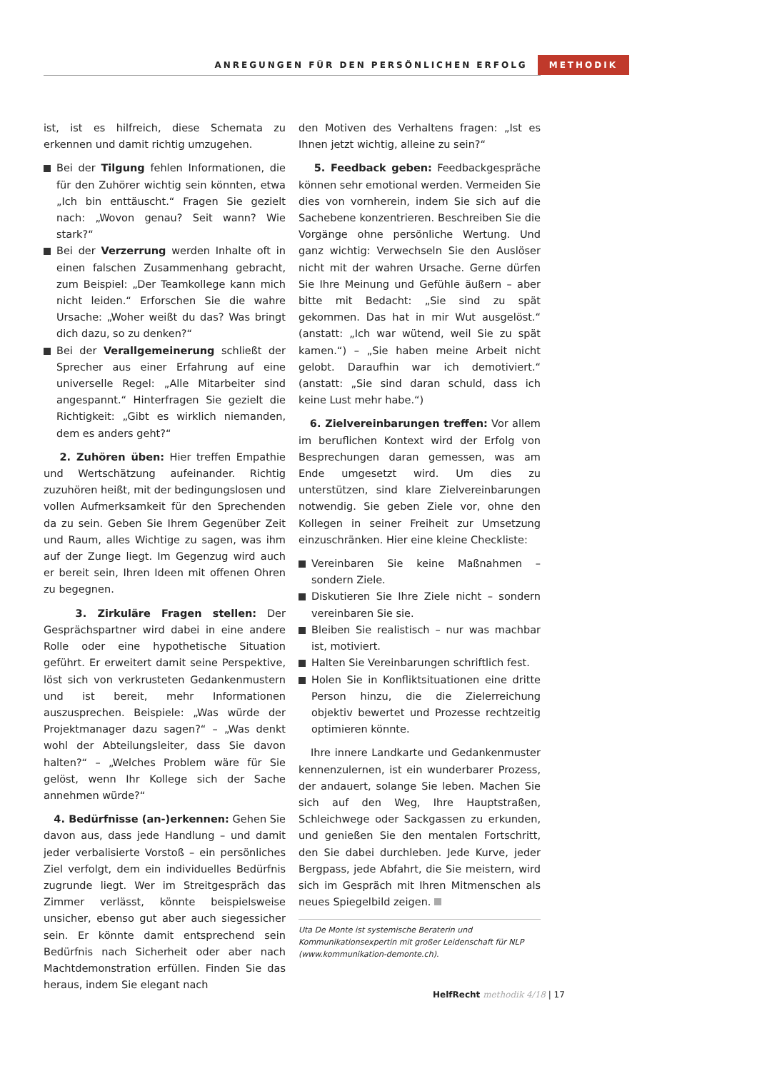ANREGUNGEN FÜR DEN PERSÖNLICHEN ERFOLG METHODIK
ist, ist es hilfreich, diese Schemata zu erkennen und damit richtig umzugehen.
Bei der Tilgung fehlen Informationen, die für den Zuhörer wichtig sein könnten, etwa „Ich bin enttäuscht.“ Fragen Sie gezielt nach: „Wovon genau? Seit wann? Wie stark?“
Bei der Verzerrung werden Inhalte oft in einen falschen Zusammenhang gebracht, zum Beispiel: „Der Teamkollege kann mich nicht leiden.“ Erforschen Sie die wahre Ursache: „Woher weißt du das? Was bringt dich dazu, so zu denken?“
Bei der Verallgemeinerung schließt der Sprecher aus einer Erfahrung auf eine universelle Regel: „Alle Mitarbeiter sind angespannt.“ Hinterfragen Sie gezielt die Richtigkeit: „Gibt es wirklich niemanden, dem es anders geht?“
2. Zuhören üben: Hier treffen Empathie und Wertschätzung aufeinander. Richtig zuzuhören heißt, mit der bedingungslosen und vollen Aufmerksamkeit für den Sprechenden da zu sein. Geben Sie Ihrem Gegenüber Zeit und Raum, alles Wichtige zu sagen, was ihm auf der Zunge liegt. Im Gegenzug wird auch er bereit sein, Ihren Ideen mit offenen Ohren zu begegnen.
3. Zirkuläre Fragen stellen: Der Gesprächspartner wird dabei in eine andere Rolle oder eine hypothetische Situation geführt. Er erweitert damit seine Perspektive, löst sich von verkrusteten Gedankenmustern und ist bereit, mehr Informationen auszusprechen. Beispiele: „Was würde der Projektmanager dazu sagen?“ – „Was denkt wohl der Abteilungsleiter, dass Sie davon halten?“ – „Welches Problem wäre für Sie gelöst, wenn Ihr Kollege sich der Sache annehmen würde?“
4. Bedürfnisse (an-)erkennen: Gehen Sie davon aus, dass jede Handlung – und damit jeder verbalisierte Vorstoß – ein persönliches Ziel verfolgt, dem ein individuelles Bedürfnis zugrunde liegt. Wer im Streitgespräch das Zimmer verlässt, könnte beispielsweise unsicher, ebenso gut aber auch siegessicher sein. Er könnte damit entsprechend sein Bedürfnis nach Sicherheit oder aber nach Machtdemonstration erfüllen. Finden Sie das heraus, indem Sie elegant nach
den Motiven des Verhaltens fragen: „Ist es Ihnen jetzt wichtig, alleine zu sein?“
5. Feedback geben: Feedbackgespräche können sehr emotional werden. Vermeiden Sie dies von vornherein, indem Sie sich auf die Sachebene konzentrieren. Beschreiben Sie die Vorgänge ohne persönliche Wertung. Und ganz wichtig: Verwechseln Sie den Auslöser nicht mit der wahren Ursache. Gerne dürfen Sie Ihre Meinung und Gefühle äußern – aber bitte mit Bedacht: „Sie sind zu spät gekommen. Das hat in mir Wut ausgelöst.“ (anstatt: „Ich war wütend, weil Sie zu spät kamen.“) – „Sie haben meine Arbeit nicht gelobt. Daraufhin war ich demotiviert.“ (anstatt: „Sie sind daran schuld, dass ich keine Lust mehr habe.“)
6. Zielvereinbarungen treffen: Vor allem im beruflichen Kontext wird der Erfolg von Besprechungen daran gemessen, was am Ende umgesetzt wird. Um dies zu unterstützen, sind klare Zielvereinbarungen notwendig. Sie geben Ziele vor, ohne den Kollegen in seiner Freiheit zur Umsetzung einzuschränken. Hier eine kleine Checkliste:
Vereinbaren Sie keine Maßnahmen – sondern Ziele.
Diskutieren Sie Ihre Ziele nicht – sondern vereinbaren Sie sie.
Bleiben Sie realistisch – nur was machbar ist, motiviert.
Halten Sie Vereinbarungen schriftlich fest.
Holen Sie in Konfliktsituationen eine dritte Person hinzu, die die Zielerreichung objektiv bewertet und Prozesse rechtzeitig optimieren könnte.
Ihre innere Landkarte und Gedankenmuster kennenzulernen, ist ein wunderbarer Prozess, der andauert, solange Sie leben. Machen Sie sich auf den Weg, Ihre Hauptstraßen, Schleichwege oder Sackgassen zu erkunden, und genießen Sie den mentalen Fortschritt, den Sie dabei durchleben. Jede Kurve, jeder Bergpass, jede Abfahrt, die Sie meistern, wird sich im Gespräch mit Ihren Mitmenschen als neues Spiegelbild zeigen.
Uta De Monte ist systemische Beraterin und Kommunikationsexpertin mit großer Leidenschaft für NLP (www.kommunikation-demonte.ch).
HelfRecht methodik 4/18 | 17